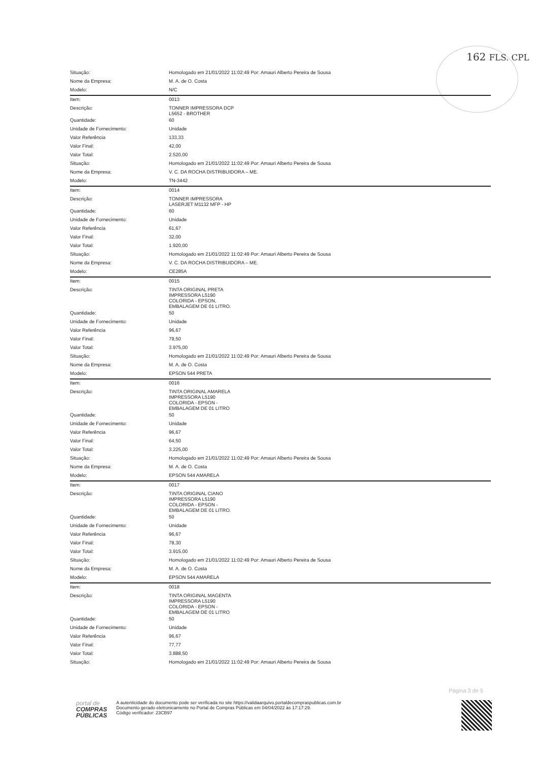162 FLS. CPL
| Situação: | Homologado em 21/01/2022 11:02:49 Por: Amauri Alberto Pereira de Sousa |
| Nome da Empresa: | M. A. de O. Costa |
| Modelo: | N/C |
| Item: | 0013 |
| Descrição: | TONNER IMPRESSORA DCP L5652 - BROTHER |
| Quantidade: | 60 |
| Unidade de Fornecimento: | Unidade |
| Valor Referência | 133,33 |
| Valor Final: | 42,00 |
| Valor Total: | 2.520,00 |
| Situação: | Homologado em 21/01/2022 11:02:49 Por: Amauri Alberto Pereira de Sousa |
| Nome da Empresa: | V. C. DA ROCHA DISTRIBUIDORA – ME. |
| Modelo: | TN-3442 |
| Item: | 0014 |
| Descrição: | TONNER IMPRESSORA LASERJET M1132 MFP - HP |
| Quantidade: | 60 |
| Unidade de Fornecimento: | Unidade |
| Valor Referência | 61,67 |
| Valor Final: | 32,00 |
| Valor Total: | 1.920,00 |
| Situação: | Homologado em 21/01/2022 11:02:49 Por: Amauri Alberto Pereira de Sousa |
| Nome da Empresa: | V. C. DA ROCHA DISTRIBUIDORA – ME. |
| Modelo: | CE285A |
| Item: | 0015 |
| Descrição: | TINTA ORIGINAL PRETA IMPRESSORA L5190 COLORIDA - EPSON, EMBALAGEM DE 01 LITRO. |
| Quantidade: | 50 |
| Unidade de Fornecimento: | Unidade |
| Valor Referência | 96,67 |
| Valor Final: | 79,50 |
| Valor Total: | 3.975,00 |
| Situação: | Homologado em 21/01/2022 11:02:49 Por: Amauri Alberto Pereira de Sousa |
| Nome da Empresa: | M. A. de O. Costa |
| Modelo: | EPSON 544 PRETA |
| Item: | 0016 |
| Descrição: | TINTA ORIGINAL AMARELA IMPRESSORA L5190 COLORIDA - EPSON - EMBALAGEM DE 01 LITRO |
| Quantidade: | 50 |
| Unidade de Fornecimento: | Unidade |
| Valor Referência | 96,67 |
| Valor Final: | 64,50 |
| Valor Total: | 3.225,00 |
| Situação: | Homologado em 21/01/2022 11:02:49 Por: Amauri Alberto Pereira de Sousa |
| Nome da Empresa: | M. A. de O. Costa |
| Modelo: | EPSON 544 AMARELA |
| Item: | 0017 |
| Descrição: | TINTA ORIGINAL CIANO IMPRESSORA L5190 COLORIDA - EPSON - EMBALAGEM DE 01 LITRO. |
| Quantidade: | 50 |
| Unidade de Fornecimento: | Unidade |
| Valor Referência | 96,67 |
| Valor Final: | 78,30 |
| Valor Total: | 3.915,00 |
| Situação: | Homologado em 21/01/2022 11:02:49 Por: Amauri Alberto Pereira de Sousa |
| Nome da Empresa: | M. A. de O. Costa |
| Modelo: | EPSON 544 AMARELA |
| Item: | 0018 |
| Descrição: | TINTA ORIGINAL MAGENTA IMPRESSORA L5190 COLORIDA - EPSON - EMBALAGEM DE 01 LITRO |
| Quantidade: | 50 |
| Unidade de Fornecimento: | Unidade |
| Valor Referência | 96,67 |
| Valor Final: | 77,77 |
| Valor Total: | 3.888,50 |
| Situação: | Homologado em 21/01/2022 11:02:49 Por: Amauri Alberto Pereira de Sousa |
Página 3 de 5
portal de
COMPRAS
PÚBLICAS
A autenticidade do documento pode ser verificada no site https://validaarquivo.portaldecompraspublicas.com.br
Documento gerado eletronicamente no Portal de Compras Públicas em 04/04/2022 às 17:17:29.
Código verificador: 23CB97